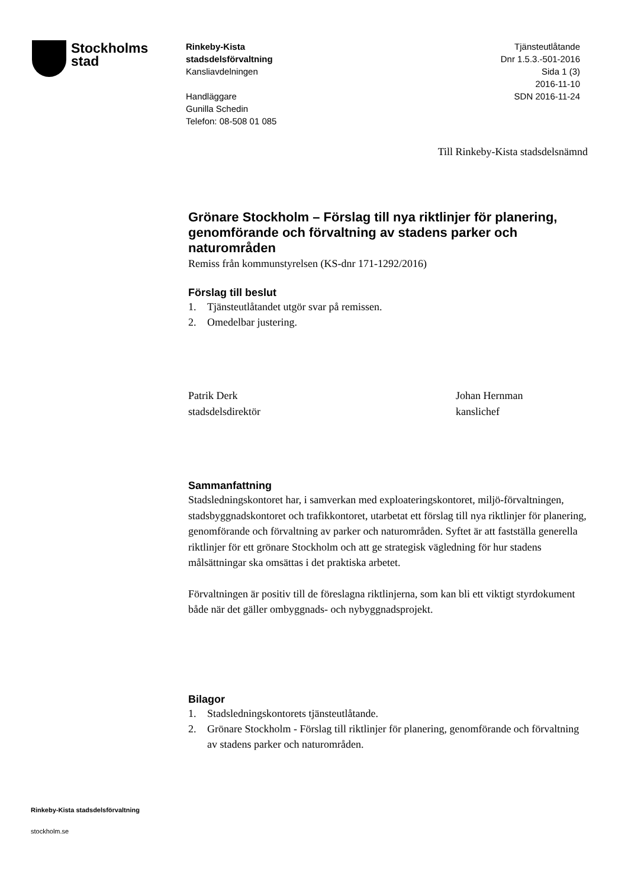Stockholms
stad
Rinkeby-Kista
stadsdelsförvaltning
Kansliavdelningen
Handläggare
Gunilla Schedin
Telefon: 08-508 01 085
Tjänsteutlåtande
Dnr 1.5.3.-501-2016
Sida 1 (3)
2016-11-10
SDN 2016-11-24
Till Rinkeby-Kista stadsdelsnämnd
Grönare Stockholm – Förslag till nya riktlinjer för planering, genomförande och förvaltning av stadens parker och naturområden
Remiss från kommunstyrelsen (KS-dnr 171-1292/2016)
Förslag till beslut
1. Tjänsteutlåtandet utgör svar på remissen.
2. Omedelbar justering.
Patrik Derk
stadsdelsdirektör
Johan Hernman
kanslichef
Sammanfattning
Stadsledningskontoret har, i samverkan med exploateringskontoret, miljö-förvaltningen, stadsbyggnadskontoret och trafikkontoret, utarbetat ett förslag till nya riktlinjer för planering, genomförande och förvaltning av parker och naturområden. Syftet är att fastställa generella riktlinjer för ett grönare Stockholm och att ge strategisk vägledning för hur stadens målsättningar ska omsättas i det praktiska arbetet.
Förvaltningen är positiv till de föreslagna riktlinjerna, som kan bli ett viktigt styrdokument både när det gäller ombyggnads- och nybyggnadsprojekt.
Bilagor
1. Stadsledningskontorets tjänsteutlåtande.
2. Grönare Stockholm - Förslag till riktlinjer för planering, genomförande och förvaltning av stadens parker och naturområden.
Rinkeby-Kista stadsdelsförvaltning
stockholm.se